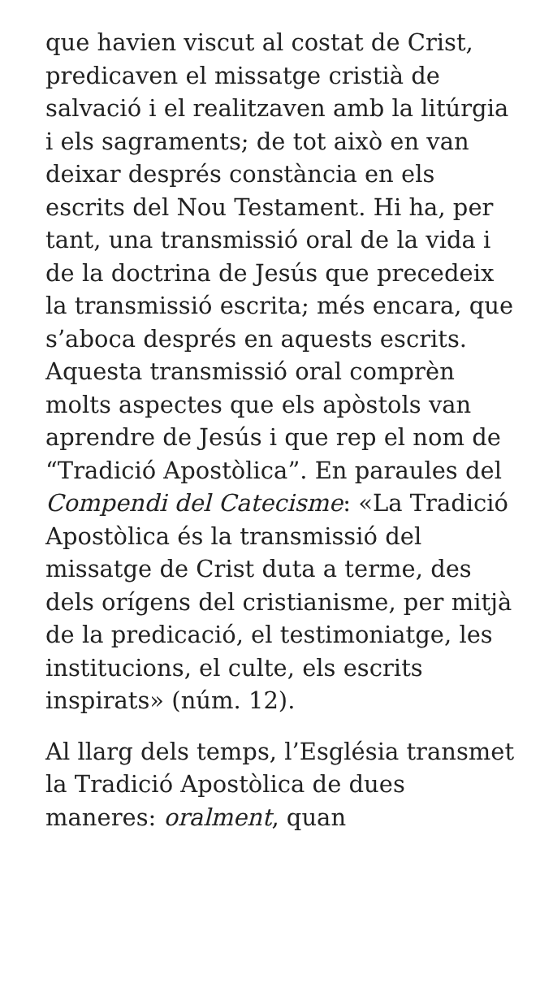que havien viscut al costat de Crist, predicaven el missatge cristià de salvació i el realitzaven amb la litúrgia i els sagraments; de tot això en van deixar després constància en els escrits del Nou Testament. Hi ha, per tant, una transmissió oral de la vida i de la doctrina de Jesús que precedeix la transmissió escrita; més encara, que s’aboca després en aquests escrits. Aquesta transmissió oral comprèn molts aspectes que els apòstols van aprendre de Jesús i que rep el nom de “Tradició Apostòlica”. En paraules del Compendi del Catecisme: «La Tradició Apostòlica és la transmissió del missatge de Crist duta a terme, des dels orígens del cristianisme, per mitjà de la predicació, el testimoniatge, les institucions, el culte, els escrits inspirats» (núm. 12).
Al llarg dels temps, l’Església transmet la Tradició Apostòlica de dues maneres: oralment, quan